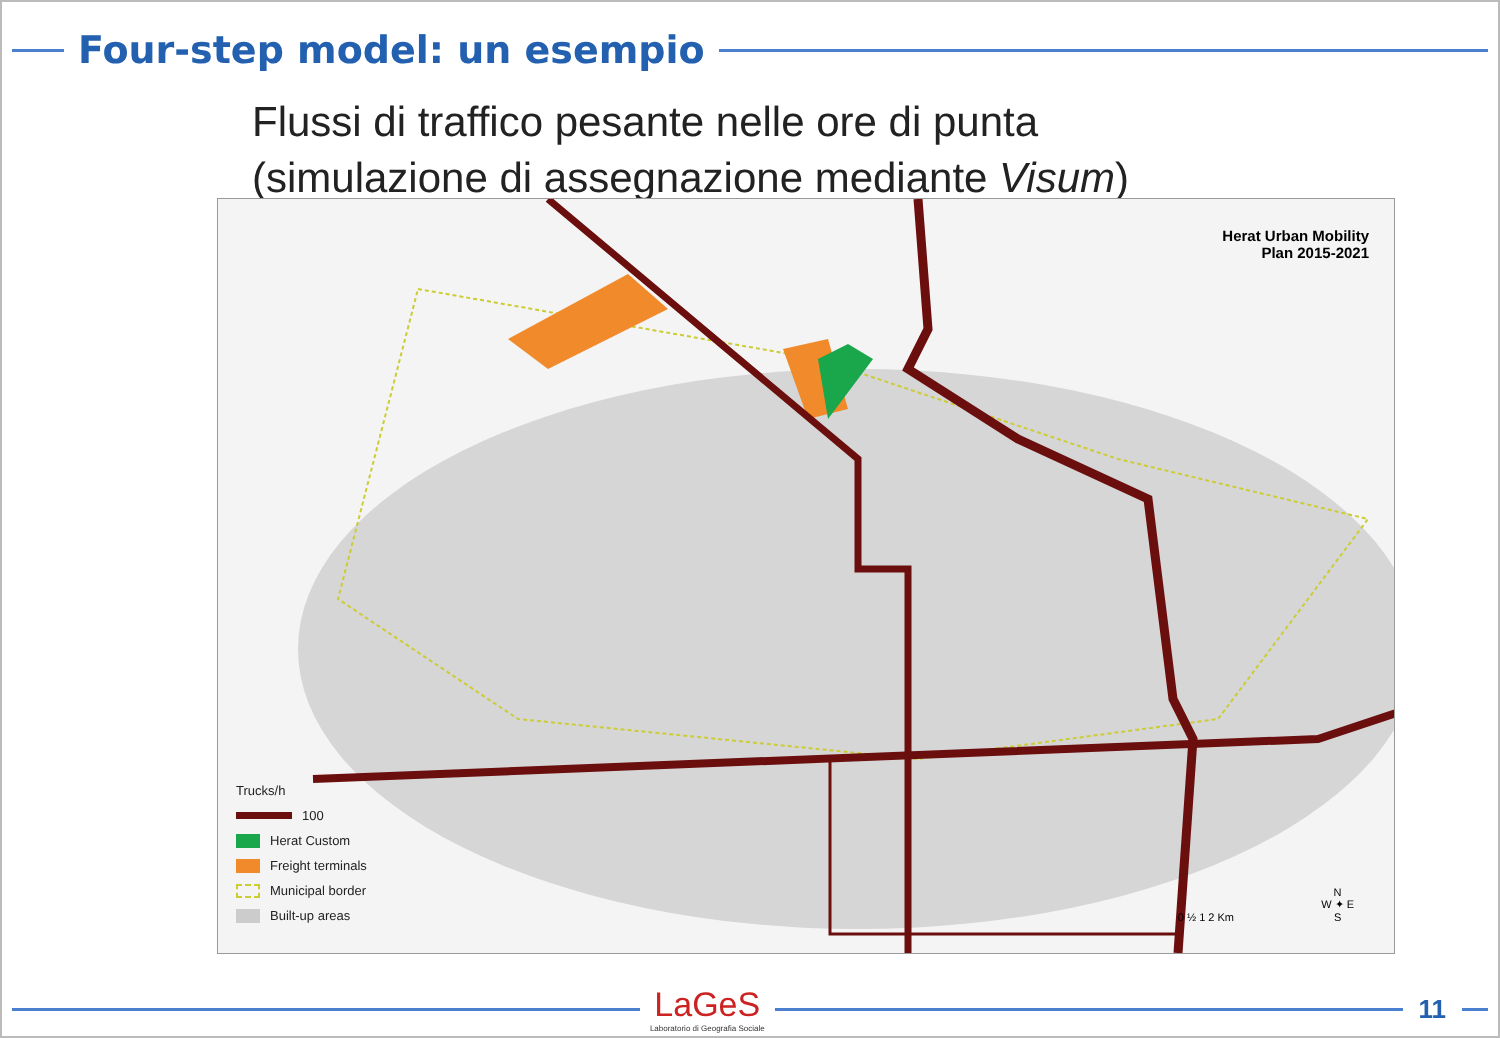Four-step model: un esempio
Flussi di traffico pesante nelle ore di punta
(simulazione di assegnazione mediante Visum)
Herat Urban Mobility
Plan 2015-2021
Trucks/h
100
Herat Custom
Freight terminals
Municipal border
Built-up areas
0 ½ 1 2 Km
N
W ✦ E
S
LaGeS
Laboratorio di Geografia Sociale
11